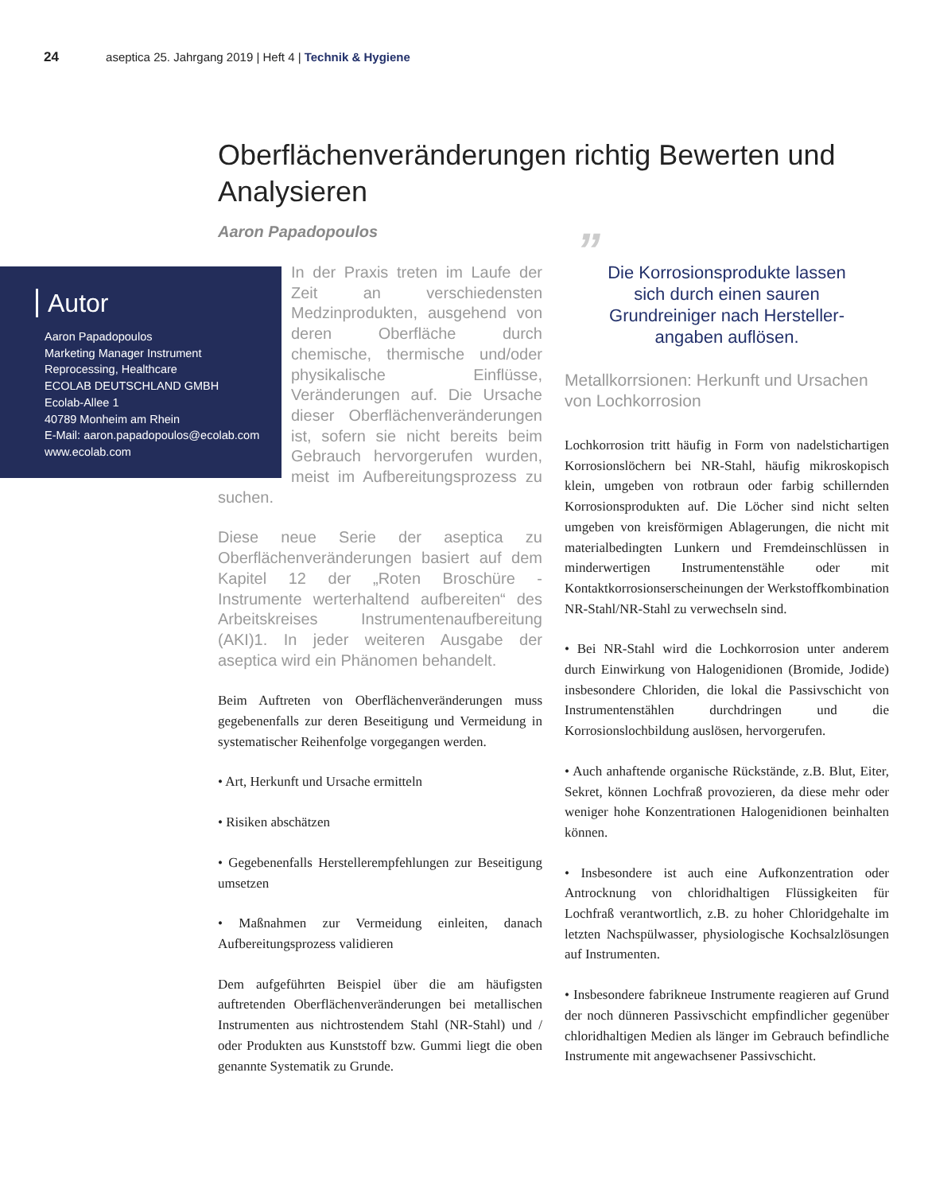24 aseptica 25. Jahrgang 2019 | Heft 4 | Technik & Hygiene
Oberflächenveränderungen richtig Bewerten und Analysieren
Aaron Papadopoulos
Autor
Aaron Papadopoulos
Marketing Manager Instrument
Reprocessing, Healthcare
ECOLAB DEUTSCHLAND GMBH
Ecolab-Allee 1
40789 Monheim am Rhein
E-Mail: aaron.papadopoulos@ecolab.com
www.ecolab.com
In der Praxis treten im Laufe der Zeit an verschiedensten Medzinprodukten, ausgehend von deren Oberfläche durch chemische, thermische und/oder physikalische Einflüsse, Veränderungen auf. Die Ursache dieser Oberflächenveränderungen ist, sofern sie nicht bereits beim Gebrauch hervorgerufen wurden, meist im Aufbereitungsprozess zu suchen.
Diese neue Serie der aseptica zu Oberflächenveränderungen basiert auf dem Kapitel 12 der „Roten Broschüre - Instrumente werterhaltend aufbereiten“ des Arbeitskreises Instrumentenaufbereitung (AKI)1. In jeder weiteren Ausgabe der aseptica wird ein Phänomen behandelt.
Beim Auftreten von Oberflächenveränderungen muss gegebenenfalls zur deren Beseitigung und Vermeidung in systematischer Reihenfolge vorgegangen werden.
• Art, Herkunft und Ursache ermitteln
• Risiken abschätzen
• Gegebenenfalls Herstellerempfehlungen zur Beseitigung umsetzen
• Maßnahmen zur Vermeidung einleiten, danach Aufbereitungsprozess validieren
Dem aufgeführten Beispiel über die am häufigsten auftretenden Oberflächenveränderungen bei metallischen Instrumenten aus nichtrostendem Stahl (NR-Stahl) und / oder Produkten aus Kunststoff bzw. Gummi liegt die oben genannte Systematik zu Grunde.
”
Die Korrosionsprodukte lassen
sich durch einen sauren
Grundreiniger nach Hersteller-
angaben auflösen.
Metallkorrsionen: Herkunft und Ursachen von Lochkorrosion
Lochkorrosion tritt häufig in Form von nadelstichartigen Korrosionslöchern bei NR-Stahl, häufig mikroskopisch klein, umgeben von rotbraun oder farbig schillernden Korrosionsprodukten auf. Die Löcher sind nicht selten umgeben von kreisförmigen Ablagerungen, die nicht mit materialbedingten Lunkern und Fremdeinschlüssen in minderwertigen Instrumentenstähle oder mit Kontaktkorrosionserscheinungen der Werkstoffkombination NR-Stahl/NR-Stahl zu verwechseln sind.
• Bei NR-Stahl wird die Lochkorrosion unter anderem durch Einwirkung von Halogenidionen (Bromide, Jodide) insbesondere Chloriden, die lokal die Passivschicht von Instrumentenstählen durchdringen und die Korrosionslochbildung auslösen, hervorgerufen.
• Auch anhaftende organische Rückstände, z.B. Blut, Eiter, Sekret, können Lochfraß provozieren, da diese mehr oder weniger hohe Konzentrationen Halogenidionen beinhalten können.
• Insbesondere ist auch eine Aufkonzentration oder Antrocknung von chloridhaltigen Flüssigkeiten für Lochfraß verantwortlich, z.B. zu hoher Chloridgehalte im letzten Nachspülwasser, physiologische Kochsalzlösungen auf Instrumenten.
• Insbesondere fabrikneue Instrumente reagieren auf Grund der noch dünneren Passivschicht empfindlicher gegenüber chloridhaltigen Medien als länger im Gebrauch befindliche Instrumente mit angewachsener Passivschicht.